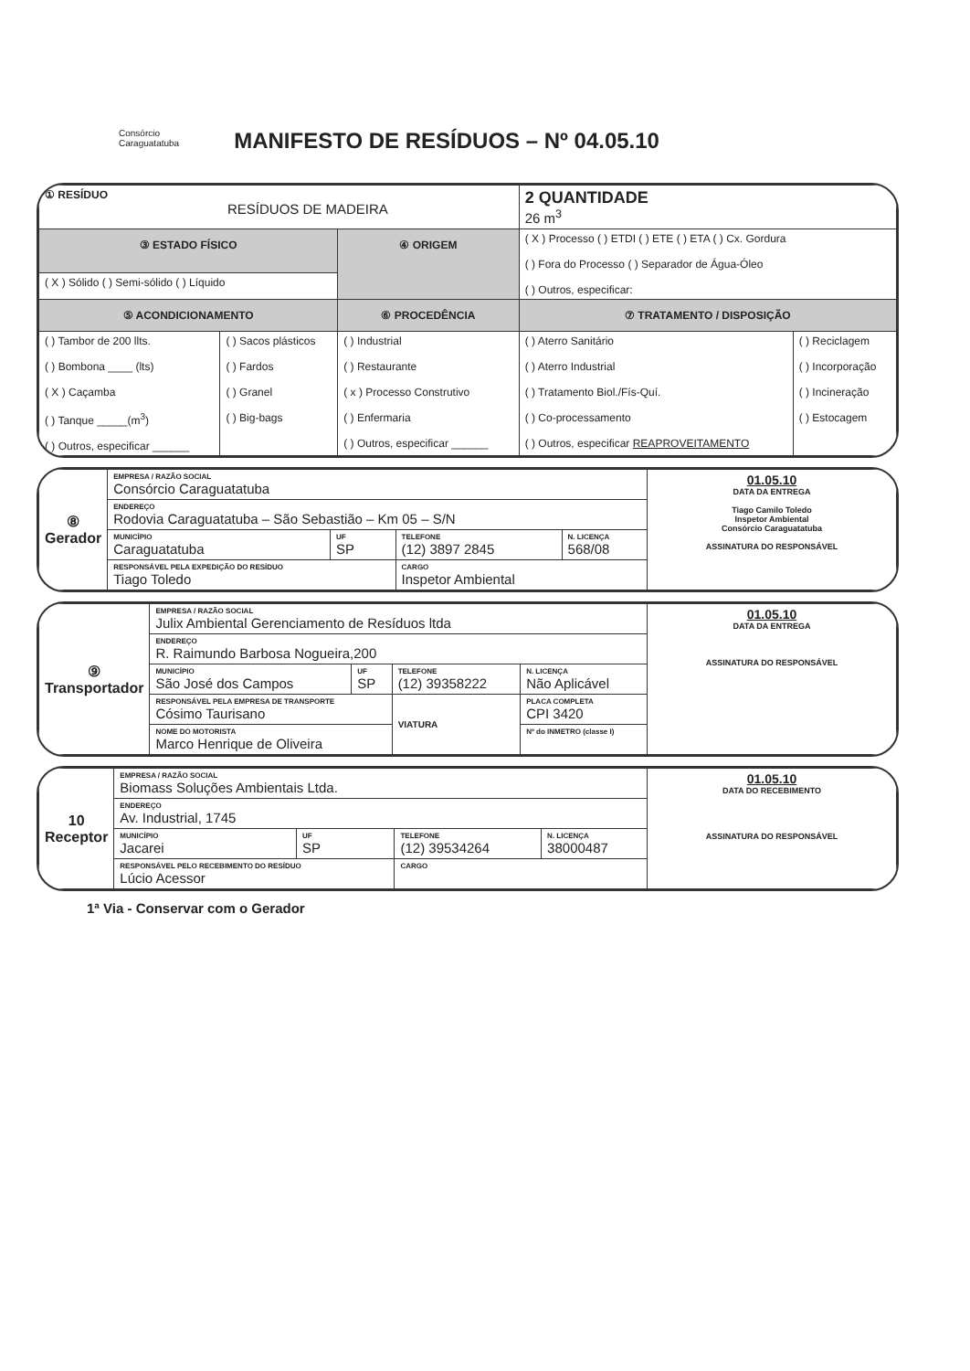Consórcio
Caraguatatuba
MANIFESTO DE RESÍDUOS – Nº 04.05.10
| ① RESÍDUO RESÍDUOS DE MADEIRA | | | 2 QUANTIDADE 26 m<sup>3</sup> | |
| ③ ESTADO FÍSICO | | ④ ORIGEM | ( X ) Processo ( ) ETDI ( ) ETE ( ) ETA ( ) Cx. Gordura ( ) Fora do Processo ( ) Separador de Água-Óleo ( ) Outros, especificar: | |
| ( X ) Sólido ( ) Semi-sólido ( ) Líquido | | | | |
| ⑤ ACONDICIONAMENTO | | ⑥ PROCEDÊNCIA | ⑦ TRATAMENTO / DISPOSIÇÃO | |
| ( ) Tambor de 200 llts. ( ) Bombona ____ (lts) ( X ) Caçamba ( ) Tanque _____(m<sup>3</sup>) ( ) Outros, especificar ______ | ( ) Sacos plásticos ( ) Fardos ( ) Granel ( ) Big-bags | ( ) Industrial ( ) Restaurante ( x ) Processo Construtivo ( ) Enfermaria ( ) Outros, especificar ______ | ( ) Aterro Sanitário ( ) Aterro Industrial ( ) Tratamento Biol./Fís-Quí. ( ) Co-processamento ( ) Outros, especificar REAPROVEITAMENTO | ( ) Reciclagem ( ) Incorporação ( ) Incineração ( ) Estocagem |
| ⑧ Gerador | EMPRESA / RAZÃO SOCIAL Consórcio Caraguatatuba | | | | 01.05.10 DATA DA ENTREGA Tiago Camilo Toledo Inspetor Ambiental Consórcio Caraguatatuba ASSINATURA DO RESPONSÁVEL |
| | ENDEREÇO Rodovia Caraguatatuba – São Sebastião – Km 05 – S/N | | | | |
| | MUNICÍPIO Caraguatatuba | UF SP | TELEFONE (12) 3897 2845 | N. LICENÇA 568/08 | |
| | RESPONSÁVEL PELA EXPEDIÇÃO DO RESÍDUO Tiago Toledo | | CARGO Inspetor Ambiental | | |
| ⑨ Transportador | EMPRESA / RAZÃO SOCIAL Julix Ambiental Gerenciamento de Resíduos ltda | | | | | 01.05.10 DATA DA ENTREGA ASSINATURA DO RESPONSÁVEL |
| | ENDEREÇO R. Raimundo Barbosa Nogueira,200 | | | | | |
| | MUNICÍPIO São José dos Campos | UF SP | TELEFONE (12) 39358222 | | N. LICENÇA Não Aplicável | |
| | RESPONSÁVEL PELA EMPRESA DE TRANSPORTE Cósimo Taurisano | | VIATURA | PLACA COMPLETA CPI 3420 | | |
| | NOME DO MOTORISTA Marco Henrique de Oliveira | | | Nº do INMETRO (classe I) | | |
| 10 Receptor | EMPRESA / RAZÃO SOCIAL Biomass Soluções Ambientais Ltda. | | | | 01.05.10 DATA DO RECEBIMENTO ASSINATURA DO RESPONSÁVEL |
| | ENDEREÇO Av. Industrial, 1745 | | | | |
| | MUNICÍPIO Jacarei | UF SP | TELEFONE (12) 39534264 | N. LICENÇA 38000487 | |
| | RESPONSÁVEL PELO RECEBIMENTO DO RESÍDUO Lúcio Acessor | | CARGO | | |
1ª Via - Conservar com o Gerador